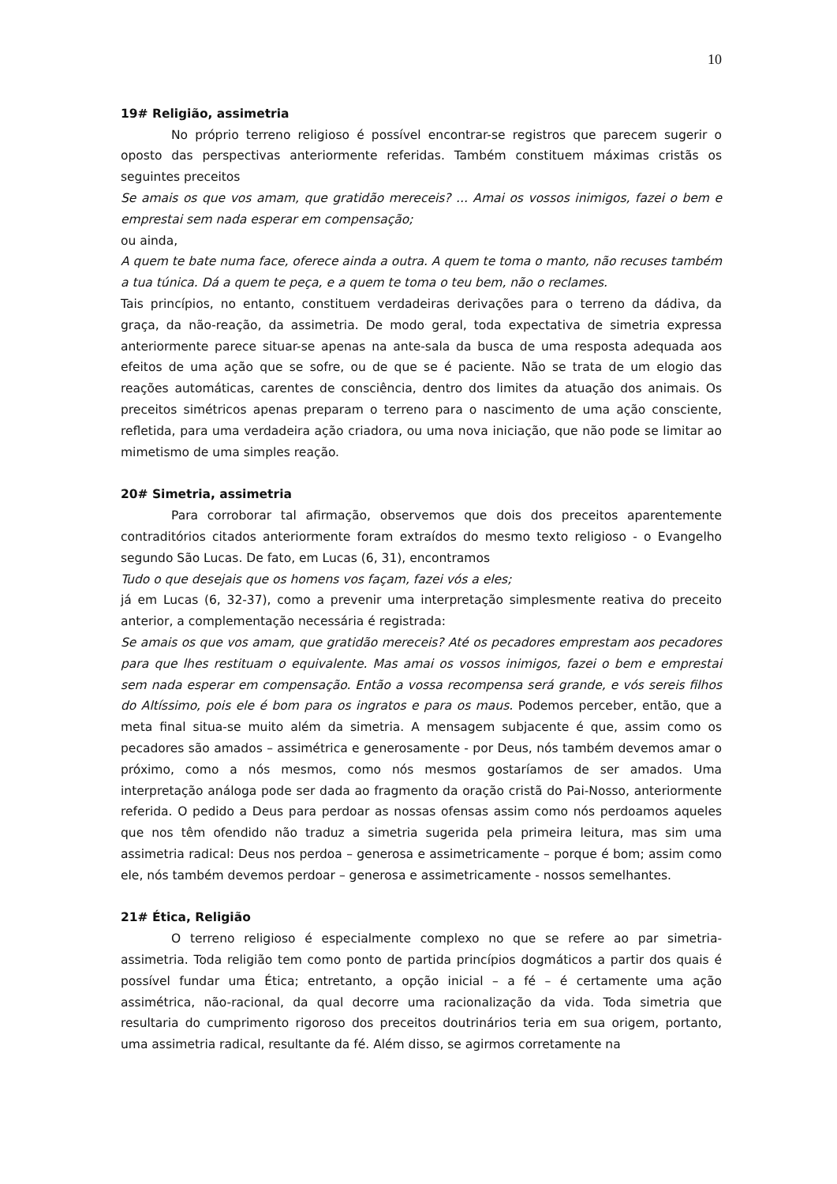10
19# Religião, assimetria
No próprio terreno religioso é possível encontrar-se registros que parecem sugerir o oposto das perspectivas anteriormente referidas. Também constituem máximas cristãs os seguintes preceitos
Se amais os que vos amam, que gratidão mereceis? ... Amai os vossos inimigos, fazei o bem e emprestai sem nada esperar em compensação;
ou ainda,
A quem te bate numa face, oferece ainda a outra. A quem te toma o manto, não recuses também a tua túnica. Dá a quem te peça, e a quem te toma o teu bem, não o reclames.
Tais princípios, no entanto, constituem verdadeiras derivações para o terreno da dádiva, da graça, da não-reação, da assimetria. De modo geral, toda expectativa de simetria expressa anteriormente parece situar-se apenas na ante-sala da busca de uma resposta adequada aos efeitos de uma ação que se sofre, ou de que se é paciente. Não se trata de um elogio das reações automáticas, carentes de consciência, dentro dos limites da atuação dos animais. Os preceitos simétricos apenas preparam o terreno para o nascimento de uma ação consciente, refletida, para uma verdadeira ação criadora, ou uma nova iniciação, que não pode se limitar ao mimetismo de uma simples reação.
20# Simetria, assimetria
Para corroborar tal afirmação, observemos que dois dos preceitos aparentemente contraditórios citados anteriormente foram extraídos do mesmo texto religioso - o Evangelho segundo São Lucas. De fato, em Lucas (6, 31), encontramos
Tudo o que desejais que os homens vos façam, fazei vós a eles;
já em Lucas (6, 32-37), como a prevenir uma interpretação simplesmente reativa do preceito anterior, a complementação necessária é registrada:
Se amais os que vos amam, que gratidão mereceis? Até os pecadores emprestam aos pecadores para que lhes restituam o equivalente. Mas amai os vossos inimigos, fazei o bem e emprestai sem nada esperar em compensação. Então a vossa recompensa será grande, e vós sereis filhos do Altíssimo, pois ele é bom para os ingratos e para os maus. Podemos perceber, então, que a meta final situa-se muito além da simetria. A mensagem subjacente é que, assim como os pecadores são amados – assimétrica e generosamente - por Deus, nós também devemos amar o próximo, como a nós mesmos, como nós mesmos gostaríamos de ser amados. Uma interpretação análoga pode ser dada ao fragmento da oração cristã do Pai-Nosso, anteriormente referida. O pedido a Deus para perdoar as nossas ofensas assim como nós perdoamos aqueles que nos têm ofendido não traduz a simetria sugerida pela primeira leitura, mas sim uma assimetria radical: Deus nos perdoa – generosa e assimetricamente – porque é bom; assim como ele, nós também devemos perdoar – generosa e assimetricamente - nossos semelhantes.
21# Ética, Religião
O terreno religioso é especialmente complexo no que se refere ao par simetria-assimetria. Toda religião tem como ponto de partida princípios dogmáticos a partir dos quais é possível fundar uma Ética; entretanto, a opção inicial – a fé – é certamente uma ação assimétrica, não-racional, da qual decorre uma racionalização da vida. Toda simetria que resultaria do cumprimento rigoroso dos preceitos doutrinários teria em sua origem, portanto, uma assimetria radical, resultante da fé. Além disso, se agirmos corretamente na